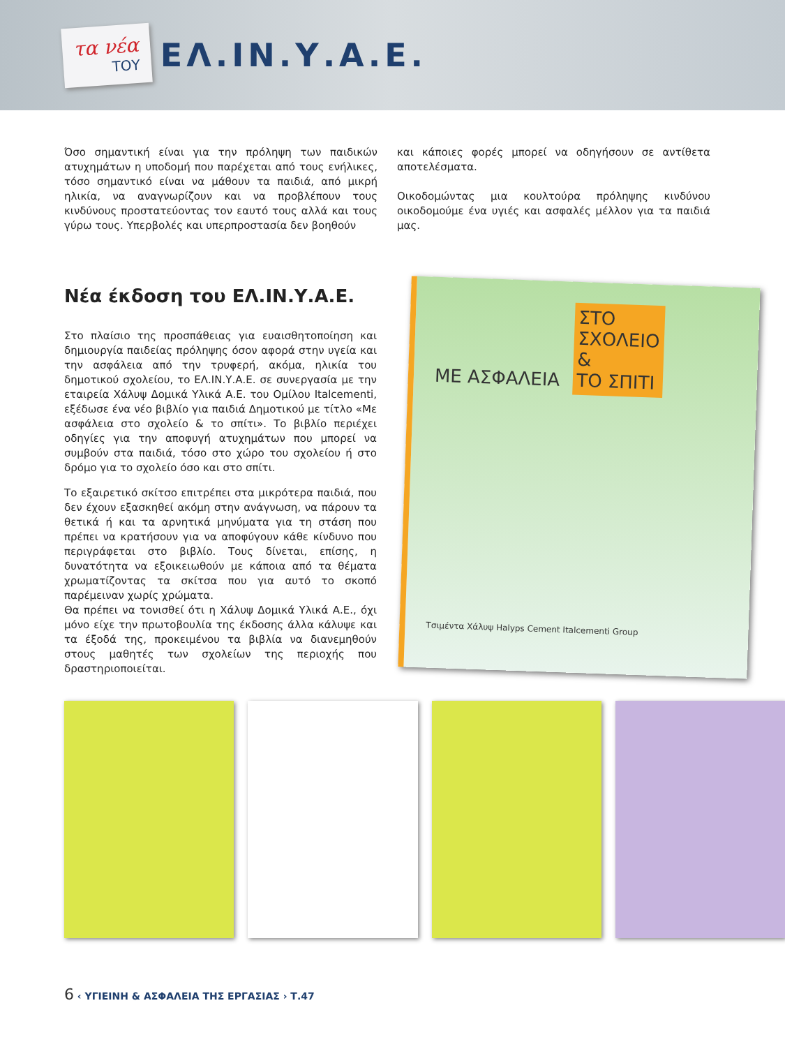τα νέα
ΤΟΥ
ΕΛ.ΙΝ.Υ.Α.Ε.
Όσο σημαντική είναι για την πρόληψη των παιδικών ατυχημάτων η υποδομή που παρέχεται από τους ενήλικες, τόσο σημαντικό είναι να μάθουν τα παιδιά, από μικρή ηλικία, να αναγνωρίζουν και να προβλέπουν τους κινδύνους προστατεύοντας τον εαυτό τους αλλά και τους γύρω τους. Υπερβολές και υπερπροστασία δεν βοηθούν
και κάποιες φορές μπορεί να οδηγήσουν σε αντίθετα αποτελέσματα.
Οικοδομώντας μια κουλτούρα πρόληψης κινδύνου οικοδομούμε ένα υγιές και ασφαλές μέλλον για τα παιδιά μας.
Νέα έκδοση του ΕΛ.ΙΝ.Υ.Α.Ε.
Στο πλαίσιο της προσπάθειας για ευαισθητοποίηση και δημιουργία παιδείας πρόληψης όσον αφορά στην υγεία και την ασφάλεια από την τρυφερή, ακόμα, ηλικία του δημοτικού σχολείου, το ΕΛ.ΙΝ.Υ.Α.Ε. σε συνεργασία με την εταιρεία Χάλυψ Δομικά Υλικά Α.Ε. του Ομίλου Italcementi, εξέδωσε ένα νέο βιβλίο για παιδιά Δημοτικού με τίτλο «Με ασφάλεια στο σχολείο & το σπίτι». Το βιβλίο περιέχει οδηγίες για την αποφυγή ατυχημάτων που μπορεί να συμβούν στα παιδιά, τόσο στο χώρο του σχολείου ή στο δρόμο για το σχολείο όσο και στο σπίτι.
Το εξαιρετικό σκίτσο επιτρέπει στα μικρότερα παιδιά, που δεν έχουν εξασκηθεί ακόμη στην ανάγνωση, να πάρουν τα θετικά ή και τα αρνητικά μηνύματα για τη στάση που πρέπει να κρατήσουν για να αποφύγουν κάθε κίνδυνο που περιγράφεται στο βιβλίο. Τους δίνεται, επίσης, η δυνατότητα να εξοικειωθούν με κάποια από τα θέματα χρωματίζοντας τα σκίτσα που για αυτό το σκοπό παρέμειναν χωρίς χρώματα.
Θα πρέπει να τονισθεί ότι η Χάλυψ Δομικά Υλικά Α.Ε., όχι μόνο είχε την πρωτοβουλία της έκδοσης άλλα κάλυψε και τα έξοδά της, προκειμένου τα βιβλία να διανεμηθούν στους μαθητές των σχολείων της περιοχής που δραστηριοποιείται.
ΜΕ ΑΣΦΑΛΕΙΑ ΣΤΟ
ΣΧΟΛΕΙΟ
&
ΤΟ ΣΠΙΤΙ
Τσιμέντα Χάλυψ Halyps Cement Italcementi Group
6 ‹ ΥΓΙΕΙΝΗ & ΑΣΦΑΛΕΙΑ ΤΗΣ ΕΡΓΑΣΙΑΣ › Τ.47